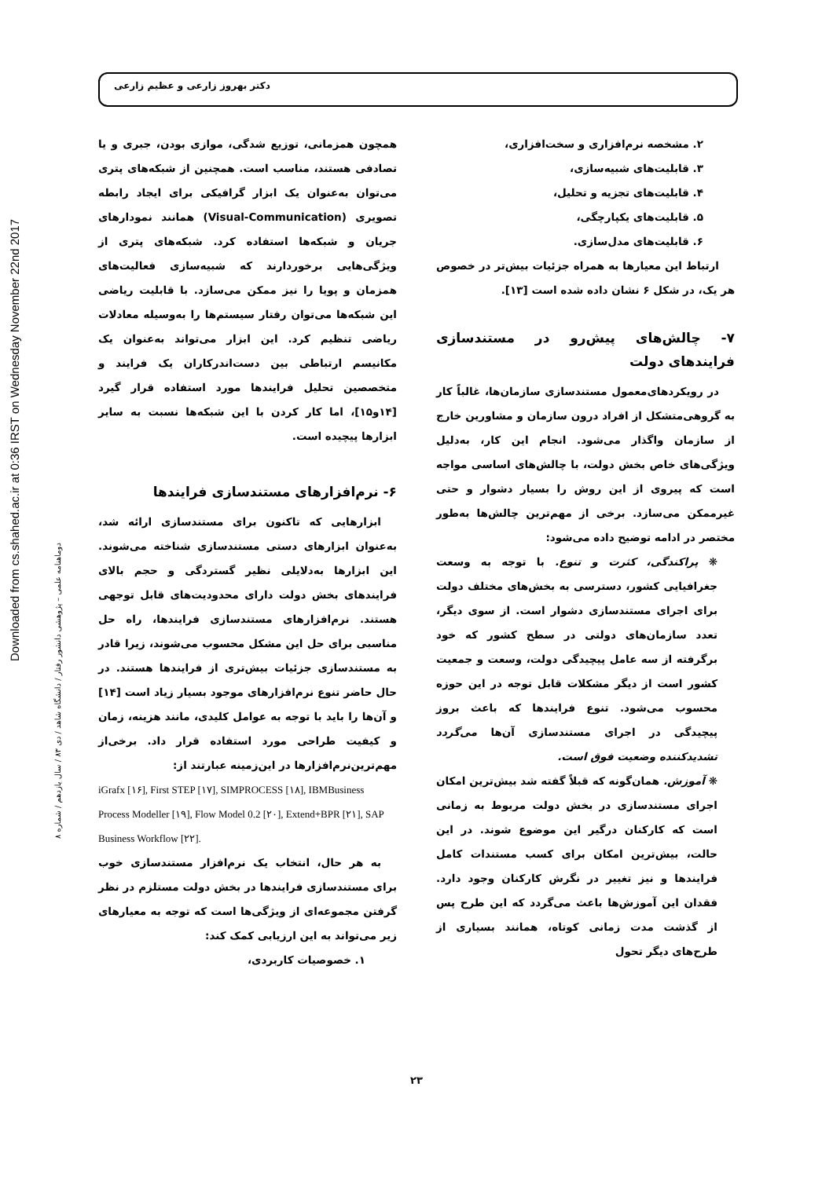دکتر بهروز زارعی و عظیم زارعی
Downloaded from cs.shahed.ac.ir at 0:36 IRST on Wednesday November 22nd 2017
دوماهنامه علمی – پژوهشی دانشور رفتار / دانشگاه شاهد / دی ۸۳ / سال یازدهم / شماره ۸
همچون همزمانی، توزیع شدگی، موازی بودن، جبری و یا تصادفی هستند، مناسب است. همچنین از شبکه‌های پتری می‌توان به‌عنوان یک ابزار گرافیکی برای ایجاد رابطه تصویری (Visual-Communication) همانند نمودارهای جریان و شبکه‌ها استفاده کرد. شبکه‌های پتری از ویژگی‌هایی برخوردارند که شبیه‌سازی فعالیت‌های همزمان و پویا را نیز ممکن می‌سازد. با قابلیت ریاضی این شبکه‌ها می‌توان رفتار سیستم‌ها را به‌وسیله معادلات ریاضی تنظیم کرد. این ابزار می‌تواند به‌عنوان یک مکانیسم ارتباطی بین دست‌اندرکاران یک فرایند و متخصصین تحلیل فرایندها مورد استفاده قرار گیرد [۱۴و۱۵]، اما کار کردن با این شبکه‌ها نسبت به سایر ابزارها پیچیده است.
۶- نرم‌افزارهای مستندسازی فرایندها
ابزارهایی که تاکنون برای مستندسازی ارائه شد، به‌عنوان ابزارهای دستی مستندسازی شناخته می‌شوند. این ابزارها به‌دلایلی نظیر گستردگی و حجم بالای فرایندهای بخش دولت دارای محدودیت‌های قابل توجهی هستند. نرم‌افزارهای مستندسازی فرایندها، راه حل مناسبی برای حل این مشکل محسوب می‌شوند، زیرا قادر به مستندسازی جزئیات بیش‌تری از فرایندها هستند. در حال حاضر تنوع نرم‌افزارهای موجود بسیار زیاد است [۱۴] و آن‌ها را باید با توجه به عوامل کلیدی، مانند هزینه، زمان و کیفیت طراحی مورد استفاده قرار داد. برخی‌از مهم‌ترین‌نرم‌افزارها در این‌زمینه عبارتند از:
iGrafx [۱۶], First STEP [۱۷], SIMPROCESS [۱۸], IBMBusiness Process Modeller [۱۹], Flow Model 0.2 [۲۰], Extend+BPR [۲۱], SAP Business Workflow [۲۲].
به هر حال، انتخاب یک نرم‌افزار مستندسازی خوب برای مستندسازی فرایندها در بخش دولت مستلزم در نظر گرفتن مجموعه‌ای از ویژگی‌ها است که توجه به معیارهای زیر می‌تواند به این ارزیابی کمک کند:
۱. خصوصیات کاربردی،
۲. مشخصه نرم‌افزاری و سخت‌افزاری،
۳. قابلیت‌های شبیه‌سازی،
۴. قابلیت‌های تجزیه و تحلیل،
۵. قابلیت‌های یکپارچگی،
۶. قابلیت‌های مدل‌سازی.
ارتباط این معیارها به همراه جزئیات بیش‌تر در خصوص هر یک، در شکل ۶ نشان داده شده است [۱۳].
۷- چالش‌های پیش‌رو در مستندسازی فرایندهای دولت
در رویکردهای‌معمول مستندسازی سازمان‌ها، غالباً کار به گروهی‌متشکل از افراد درون سازمان و مشاورین خارج از سازمان واگذار می‌شود. انجام این کار، به‌دلیل ویژگی‌های خاص بخش دولت، با چالش‌های اساسی مواجه است که پیروی از این روش را بسیار دشوار و حتی غیرممکن می‌سازد. برخی از مهم‌ترین چالش‌ها به‌طور مختصر در ادامه توضیح داده می‌شود:
❋ پراکندگی، کثرت و تنوع. با توجه به وسعت جغرافیایی کشور، دسترسی به بخش‌های مختلف دولت برای اجرای مستندسازی دشوار است. از سوی دیگر، تعدد سازمان‌های دولتی در سطح کشور که خود برگرفته از سه عامل پیچیدگی دولت، وسعت و جمعیت کشور است از دیگر مشکلات قابل توجه در این حوزه محسوب می‌شود. تنوع فرایندها که باعث بروز پیچیدگی در اجرای مستندسازی آن‌ها می‌گردد تشدیدکننده وضعیت فوق است.
❋ آموزش. همان‌گونه که قبلاً گفته شد بیش‌ترین امکان اجرای مستندسازی در بخش دولت مربوط به زمانی است که کارکنان درگیر این موضوع شوند. در این حالت، بیش‌ترین امکان برای کسب مستندات کامل فرایندها و نیز تغییر در نگرش کارکنان وجود دارد. فقدان این آموزش‌ها باعث می‌گردد که این طرح پس از گذشت مدت زمانی کوتاه، همانند بسیاری از طرح‌های دیگر تحول
۲۳